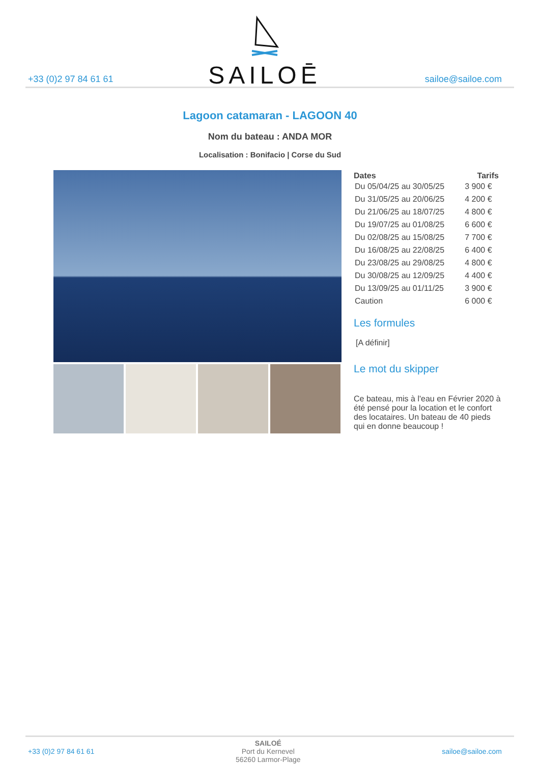+33 (0)2 97 84 61 61
SAILOĒ
sailoe@sailoe.com
Lagoon catamaran - LAGOON 40
Nom du bateau : ANDA MOR
Localisation : Bonifacio | Corse du Sud
| Dates | Tarifs |
| --- | --- |
| Du 05/04/25 au 30/05/25 | 3 900 € |
| Du 31/05/25 au 20/06/25 | 4 200 € |
| Du 21/06/25 au 18/07/25 | 4 800 € |
| Du 19/07/25 au 01/08/25 | 6 600 € |
| Du 02/08/25 au 15/08/25 | 7 700 € |
| Du 16/08/25 au 22/08/25 | 6 400 € |
| Du 23/08/25 au 29/08/25 | 4 800 € |
| Du 30/08/25 au 12/09/25 | 4 400 € |
| Du 13/09/25 au 01/11/25 | 3 900 € |
| Caution | 6 000 € |
Les formules
[A définir]
Le mot du skipper
Ce bateau, mis à l'eau en Février 2020 à été pensé pour la location et le confort des locataires. Un bateau de 40 pieds qui en donne beaucoup !
+33 (0)2 97 84 61 61 SAILOÉ
Port du Kernevel
56260 Larmor-Plage sailoe@sailoe.com